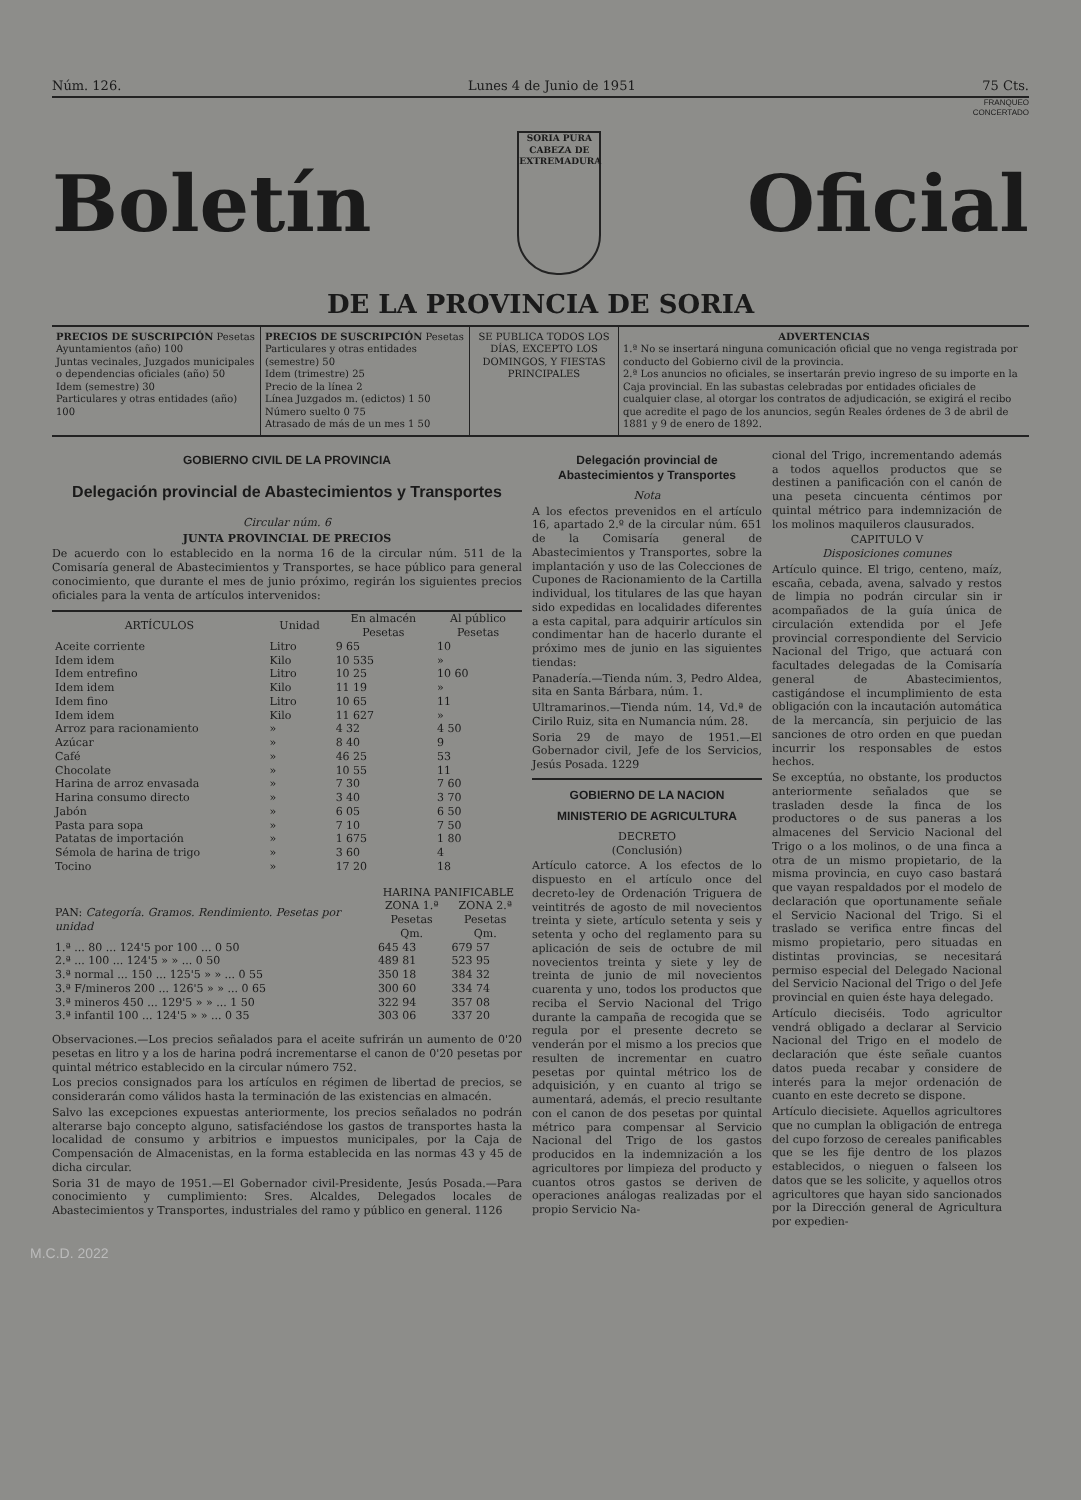Núm. 126. Lunes 4 de Junio de 1951 75 Cts.
FRANQUEO
CONCERTADO
Boletín
SORIA PURA CABEZA DE EXTREMADURA
Oficial
DE LA PROVINCIA DE SORIA
PRECIOS DE SUSCRIPCIÓN Pesetas
Ayuntamientos (año) 100
Juntas vecinales, Juzgados municipales o dependencias oficiales (año) 50
Idem (semestre) 30
Particulares y otras entidades (año) 100
PRECIOS DE SUSCRIPCIÓN Pesetas
Particulares y otras entidades (semestre) 50
Idem (trimestre) 25
Precio de la línea 2
Línea Juzgados m. (edictos) 1 50
Número suelto 0 75
Atrasado de más de un mes 1 50
SE PUBLICA TODOS LOS DÍAS, EXCEPTO LOS DOMINGOS, Y FIESTAS PRINCIPALES
ADVERTENCIAS
1.ª No se insertará ninguna comunicación oficial que no venga registrada por conducto del Gobierno civil de la provincia.
2.ª Los anuncios no oficiales, se insertarán previo ingreso de su importe en la Caja provincial. En las subastas celebradas por entidades oficiales de cualquier clase, al otorgar los contratos de adjudicación, se exigirá el recibo que acredite el pago de los anuncios, según Reales órdenes de 3 de abril de 1881 y 9 de enero de 1892.
GOBIERNO CIVIL DE LA PROVINCIA
Delegación provincial de Abastecimientos y Transportes
Circular núm. 6
JUNTA PROVINCIAL DE PRECIOS
De acuerdo con lo establecido en la norma 16 de la circular núm. 511 de la Comisaría general de Abastecimientos y Transportes, se hace público para general conocimiento, que durante el mes de junio próximo, regirán los siguientes precios oficiales para la venta de artículos intervenidos:
| ARTÍCULOS | Unidad | En almacén Pesetas | Al público Pesetas |
| --- | --- | --- | --- |
| Aceite corriente | Litro | 9 65 | 10 |
| Idem idem | Kilo | 10 535 | » |
| Idem entrefino | Litro | 10 25 | 10 60 |
| Idem idem | Kilo | 11 19 | » |
| Idem fino | Litro | 10 65 | 11 |
| Idem idem | Kilo | 11 627 | » |
| Arroz para racionamiento | » | 4 32 | 4 50 |
| Azúcar | » | 8 40 | 9 |
| Café | » | 46 25 | 53 |
| Chocolate | » | 10 55 | 11 |
| Harina de arroz envasada | » | 7 30 | 7 60 |
| Harina consumo directo | » | 3 40 | 3 70 |
| Jabón | » | 6 05 | 6 50 |
| Pasta para sopa | » | 7 10 | 7 50 |
| Patatas de importación | » | 1 675 | 1 80 |
| Sémola de harina de trigo | » | 3 60 | 4 |
| Tocino | » | 17 20 | 18 |
| | HARINA PANIFICABLE | |
| --- | --- | --- |
| PAN: Categoría. Gramos. Rendimiento. Pesetas por unidad | ZONA 1.ª Pesetas Qm. | ZONA 2.ª Pesetas Qm. |
| 1.ª ... 80 ... 124'5 por 100 ... 0 50 | 645 43 | 679 57 |
| 2.ª ... 100 ... 124'5 » » ... 0 50 | 489 81 | 523 95 |
| 3.ª normal ... 150 ... 125'5 » » ... 0 55 | 350 18 | 384 32 |
| 3.ª F/mineros 200 ... 126'5 » » ... 0 65 | 300 60 | 334 74 |
| 3.ª mineros 450 ... 129'5 » » ... 1 50 | 322 94 | 357 08 |
| 3.ª infantil 100 ... 124'5 » » ... 0 35 | 303 06 | 337 20 |
Observaciones.—Los precios señalados para el aceite sufrirán un aumento de 0'20 pesetas en litro y a los de harina podrá incrementarse el canon de 0'20 pesetas por quintal métrico establecido en la circular número 752.
Los precios consignados para los artículos en régimen de libertad de precios, se considerarán como válidos hasta la terminación de las existencias en almacén.
Salvo las excepciones expuestas anteriormente, los precios señalados no podrán alterarse bajo concepto alguno, satisfaciéndose los gastos de transportes hasta la localidad de consumo y arbitrios e impuestos municipales, por la Caja de Compensación de Almacenistas, en la forma establecida en las normas 43 y 45 de dicha circular.
Soria 31 de mayo de 1951.—El Gobernador civil-Presidente, Jesús Posada.—Para conocimiento y cumplimiento: Sres. Alcaldes, Delegados locales de Abastecimientos y Transportes, industriales del ramo y público en general. 1126
Delegación provincial de Abastecimientos y Transportes
Nota
A los efectos prevenidos en el artículo 16, apartado 2.º de la circular núm. 651 de la Comisaría general de Abastecimientos y Transportes, sobre la implantación y uso de las Colecciones de Cupones de Racionamiento de la Cartilla individual, los titulares de las que hayan sido expedidas en localidades diferentes a esta capital, para adquirir artículos sin condimentar han de hacerlo durante el próximo mes de junio en las siguientes tiendas:
Panadería.—Tienda núm. 3, Pedro Aldea, sita en Santa Bárbara, núm. 1.
Ultramarinos.—Tienda núm. 14, Vd.ª de Cirilo Ruiz, sita en Numancia núm. 28.
Soria 29 de mayo de 1951.—El Gobernador civil, Jefe de los Servicios, Jesús Posada. 1229
GOBIERNO DE LA NACION
MINISTERIO DE AGRICULTURA
DECRETO
(Conclusión)
Artículo catorce. A los efectos de lo dispuesto en el artículo once del decreto-ley de Ordenación Triguera de veintitrés de agosto de mil novecientos treinta y siete, artículo setenta y seis y setenta y ocho del reglamento para su aplicación de seis de octubre de mil novecientos treinta y siete y ley de treinta de junio de mil novecientos cuarenta y uno, todos los productos que reciba el Servio Nacional del Trigo durante la campaña de recogida que se regula por el presente decreto se venderán por el mismo a los precios que resulten de incrementar en cuatro pesetas por quintal métrico los de adquisición, y en cuanto al trigo se aumentará, además, el precio resultante con el canon de dos pesetas por quintal métrico para compensar al Servicio Nacional del Trigo de los gastos producidos en la indemnización a los agricultores por limpieza del producto y cuantos otros gastos se deriven de operaciones análogas realizadas por el propio Servicio Na-
cional del Trigo, incrementando además a todos aquellos productos que se destinen a panificación con el canón de una peseta cincuenta céntimos por quintal métrico para indemnización de los molinos maquileros clausurados.
CAPITULO V
Disposiciones comunes
Artículo quince. El trigo, centeno, maíz, escaña, cebada, avena, salvado y restos de limpia no podrán circular sin ir acompañados de la guía única de circulación extendida por el Jefe provincial correspondiente del Servicio Nacional del Trigo, que actuará con facultades delegadas de la Comisaría general de Abastecimientos, castigándose el incumplimiento de esta obligación con la incautación automática de la mercancía, sin perjuicio de las sanciones de otro orden en que puedan incurrir los responsables de estos hechos.
Se exceptúa, no obstante, los productos anteriormente señalados que se trasladen desde la finca de los productores o de sus paneras a los almacenes del Servicio Nacional del Trigo o a los molinos, o de una finca a otra de un mismo propietario, de la misma provincia, en cuyo caso bastará que vayan respaldados por el modelo de declaración que oportunamente señale el Servicio Nacional del Trigo. Si el traslado se verifica entre fincas del mismo propietario, pero situadas en distintas provincias, se necesitará permiso especial del Delegado Nacional del Servicio Nacional del Trigo o del Jefe provincial en quien éste haya delegado.
Artículo dieciséis. Todo agricultor vendrá obligado a declarar al Servicio Nacional del Trigo en el modelo de declaración que éste señale cuantos datos pueda recabar y considere de interés para la mejor ordenación de cuanto en este decreto se dispone.
Artículo diecisiete. Aquellos agricultores que no cumplan la obligación de entrega del cupo forzoso de cereales panificables que se les fije dentro de los plazos establecidos, o nieguen o falseen los datos que se les solicite, y aquellos otros agricultores que hayan sido sancionados por la Dirección general de Agricultura por expedien-
M.C.D. 2022